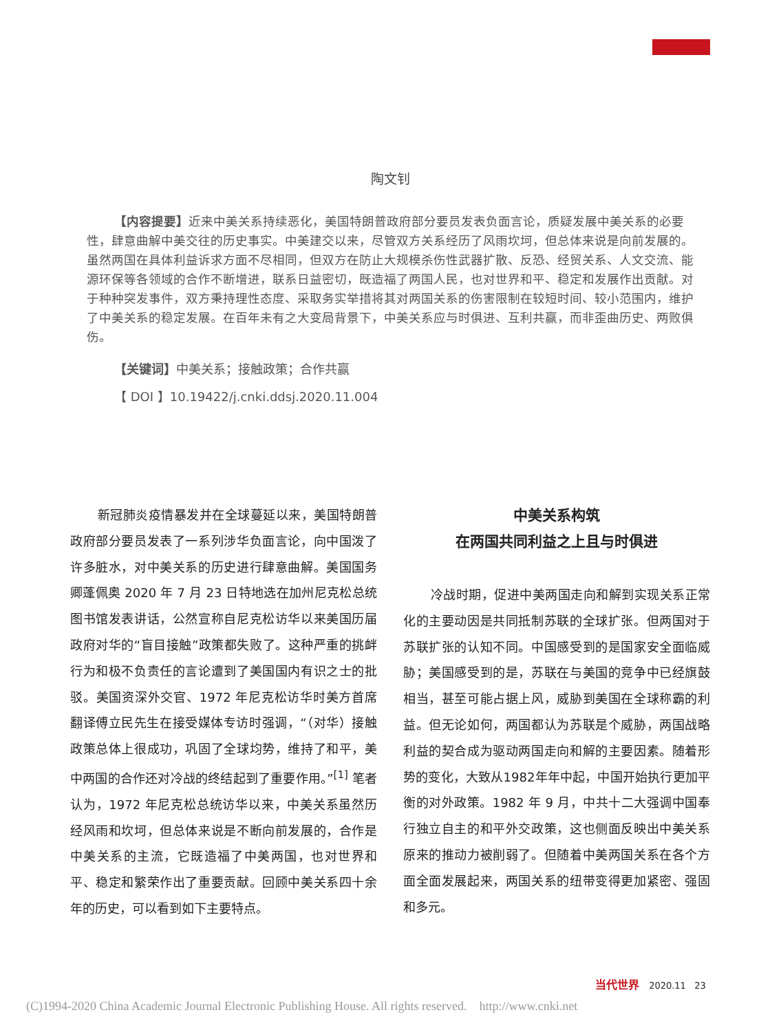陶文钊
【内容提要】近来中美关系持续恶化，美国特朗普政府部分要员发表负面言论，质疑发展中美关系的必要性，肆意曲解中美交往的历史事实。中美建交以来，尽管双方关系经历了风雨坎坷，但总体来说是向前发展的。虽然两国在具体利益诉求方面不尽相同，但双方在防止大规模杀伤性武器扩散、反恐、经贸关系、人文交流、能源环保等各领域的合作不断增进，联系日益密切，既造福了两国人民，也对世界和平、稳定和发展作出贡献。对于种种突发事件，双方秉持理性态度、采取务实举措将其对两国关系的伤害限制在较短时间、较小范围内，维护了中美关系的稳定发展。在百年未有之大变局背景下，中美关系应与时俱进、互利共赢，而非歪曲历史、两败俱伤。
【关键词】中美关系；接触政策；合作共赢
【 DOI 】10.19422/j.cnki.ddsj.2020.11.004
新冠肺炎疫情暴发并在全球蔓延以来，美国特朗普政府部分要员发表了一系列涉华负面言论，向中国泼了许多脏水，对中美关系的历史进行肆意曲解。美国国务卿蓬佩奥 2020 年 7 月 23 日特地选在加州尼克松总统图书馆发表讲话，公然宣称自尼克松访华以来美国历届政府对华的“盲目接触”政策都失败了。这种严重的挑衅行为和极不负责任的言论遭到了美国国内有识之士的批驳。美国资深外交官、1972 年尼克松访华时美方首席翻译傅立民先生在接受媒体专访时强调，“（对华）接触政策总体上很成功，巩固了全球均势，维持了和平，美中两国的合作还对冷战的终结起到了重要作用。”<sup>[1]</sup> 笔者认为，1972 年尼克松总统访华以来，中美关系虽然历经风雨和坎坷，但总体来说是不断向前发展的，合作是中美关系的主流，它既造福了中美两国，也对世界和平、稳定和繁荣作出了重要贡献。回顾中美关系四十余年的历史，可以看到如下主要特点。
中美关系构筑
在两国共同利益之上且与时俱进
冷战时期，促进中美两国走向和解到实现关系正常化的主要动因是共同抵制苏联的全球扩张。但两国对于苏联扩张的认知不同。中国感受到的是国家安全面临威胁；美国感受到的是，苏联在与美国的竞争中已经旗鼓相当，甚至可能占据上风，威胁到美国在全球称霸的利益。但无论如何，两国都认为苏联是个威胁，两国战略利益的契合成为驱动两国走向和解的主要因素。随着形势的变化，大致从1982年年中起，中国开始执行更加平衡的对外政策。1982 年 9 月，中共十二大强调中国奉行独立自主的和平外交政策，这也侧面反映出中美关系原来的推动力被削弱了。但随着中美两国关系在各个方面全面发展起来，两国关系的纽带变得更加紧密、强固和多元。
当代世界 2020.11 23
(C)1994-2020 China Academic Journal Electronic Publishing House. All rights reserved. http://www.cnki.net